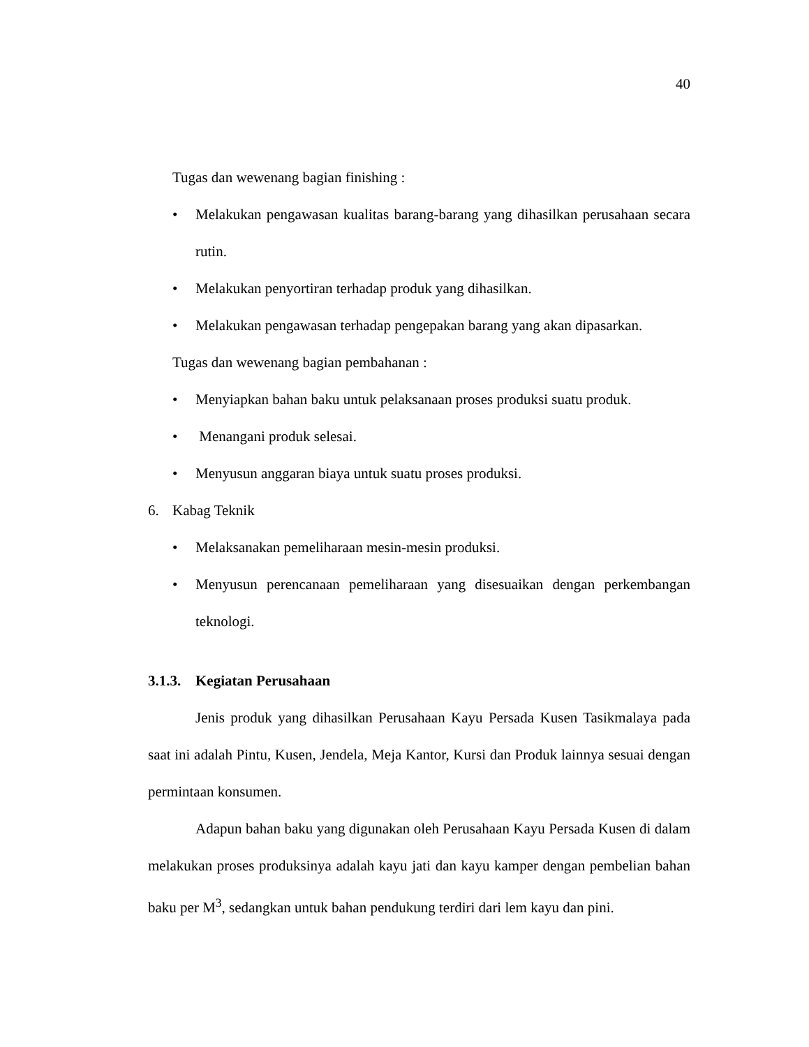40
Tugas dan wewenang bagian finishing :
• Melakukan pengawasan kualitas barang-barang yang dihasilkan perusahaan secara rutin.
• Melakukan penyortiran terhadap produk yang dihasilkan.
• Melakukan pengawasan terhadap pengepakan barang yang akan dipasarkan.
Tugas dan wewenang bagian pembahanan :
• Menyiapkan bahan baku untuk pelaksanaan proses produksi suatu produk.
• Menangani produk selesai.
• Menyusun anggaran biaya untuk suatu proses produksi.
6. Kabag Teknik
• Melaksanakan pemeliharaan mesin-mesin produksi.
• Menyusun perencanaan pemeliharaan yang disesuaikan dengan perkembangan teknologi.
3.1.3. Kegiatan Perusahaan
Jenis produk yang dihasilkan Perusahaan Kayu Persada Kusen Tasikmalaya pada saat ini adalah Pintu, Kusen, Jendela, Meja Kantor, Kursi dan Produk lainnya sesuai dengan permintaan konsumen.
Adapun bahan baku yang digunakan oleh Perusahaan Kayu Persada Kusen di dalam melakukan proses produksinya adalah kayu jati dan kayu kamper dengan pembelian bahan baku per M<sup>3</sup>, sedangkan untuk bahan pendukung terdiri dari lem kayu dan pini.